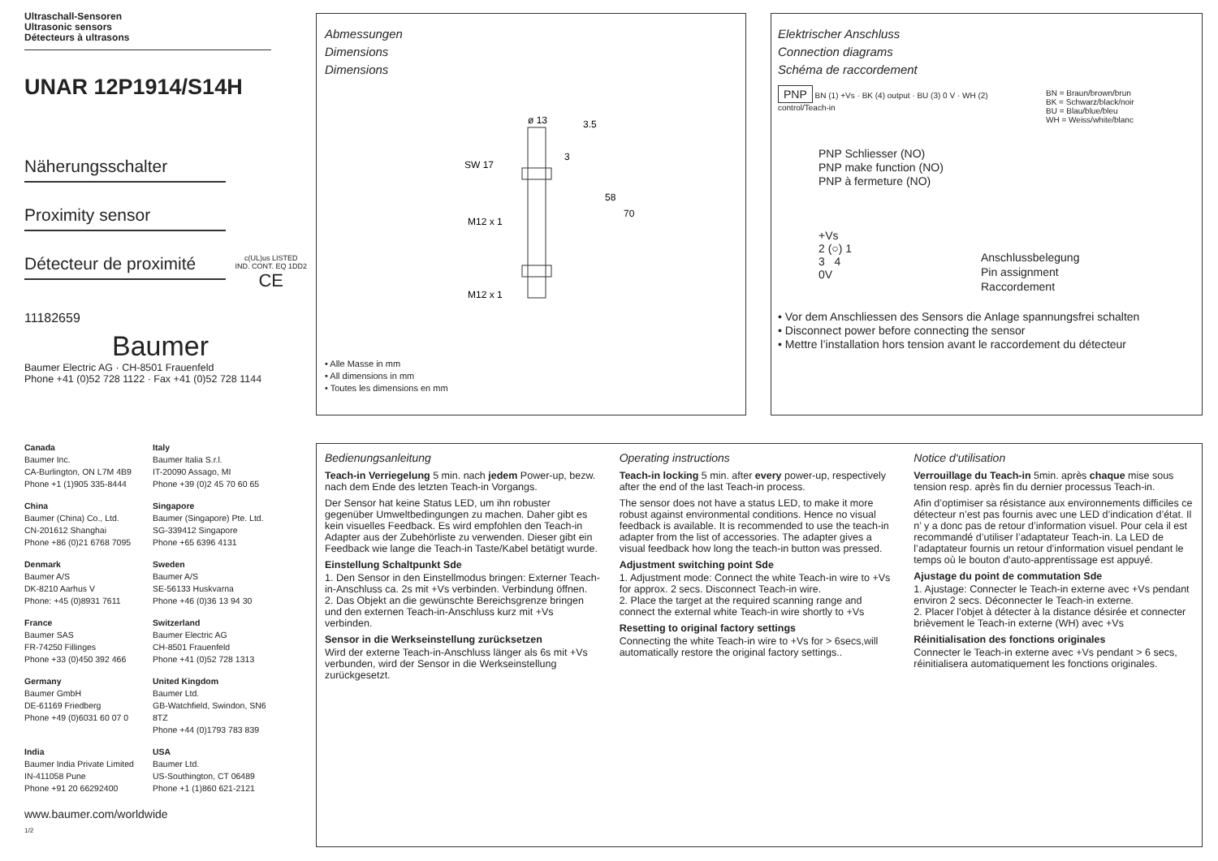Ultraschall-Sensoren
Ultrasonic sensors
Détecteurs à ultrasons
UNAR 12P1914/S14H
Näherungsschalter
Proximity sensor
Détecteur de proximité c(UL)us LISTED
IND. CONT. EQ 1DD2
CE
11182659
Baumer
Baumer Electric AG · CH-8501 Frauenfeld
Phone +41 (0)52 728 1122 · Fax +41 (0)52 728 1144
Canada
Baumer Inc.
CA-Burlington, ON L7M 4B9
Phone +1 (1)905 335-8444
Italy
Baumer Italia S.r.l.
IT-20090 Assago, MI
Phone +39 (0)2 45 70 60 65
China
Baumer (China) Co., Ltd.
CN-201612 Shanghai
Phone +86 (0)21 6768 7095
Singapore
Baumer (Singapore) Pte. Ltd.
SG-339412 Singapore
Phone +65 6396 4131
Denmark
Baumer A/S
DK-8210 Aarhus V
Phone: +45 (0)8931 7611
Sweden
Baumer A/S
SE-56133 Huskvarna
Phone +46 (0)36 13 94 30
France
Baumer SAS
FR-74250 Fillinges
Phone +33 (0)450 392 466
Switzerland
Baumer Electric AG
CH-8501 Frauenfeld
Phone +41 (0)52 728 1313
Germany
Baumer GmbH
DE-61169 Friedberg
Phone +49 (0)6031 60 07 0
United Kingdom
Baumer Ltd.
GB-Watchfield, Swindon, SN6 8TZ
Phone +44 (0)1793 783 839
India
Baumer India Private Limited
IN-411058 Pune
Phone +91 20 66292400
USA
Baumer Ltd.
US-Southington, CT 06489
Phone +1 (1)860 621-2121
www.baumer.com/worldwide
1/2
Abmessungen
Dimensions
Dimensions
SW 17
M12 x 1
M12 x 1
ø 13
58
70
3.5
3
• Alle Masse in mm
• All dimensions in mm
• Toutes les dimensions en mm
Elektrischer Anschluss
Connection diagrams
Schéma de raccordement
PNP BN (1) +Vs · BK (4) output · BU (3) 0 V · WH (2) control/Teach-in
BN = Braun/brown/brun
BK = Schwarz/black/noir
BU = Blau/blue/bleu
WH = Weiss/white/blanc
PNP Schliesser (NO)
PNP make function (NO)
PNP à fermeture (NO)
+Vs
2 (○) 1
3 4
0V
Anschlussbelegung
Pin assignment
Raccordement
• Vor dem Anschliessen des Sensors die Anlage spannungsfrei schalten
• Disconnect power before connecting the sensor
• Mettre l’installation hors tension avant le raccordement du détecteur
Bedienungsanleitung
Teach-in Verriegelung 5 min. nach jedem Power-up, bezw. nach dem Ende des letzten Teach-in Vorgangs.
Der Sensor hat keine Status LED, um ihn robuster gegenüber Umweltbedingungen zu machen. Daher gibt es kein visuelles Feedback. Es wird empfohlen den Teach-in Adapter aus der Zubehörliste zu verwenden. Dieser gibt ein Feedback wie lange die Teach-in Taste/Kabel betätigt wurde.
Einstellung Schaltpunkt Sde
1. Den Sensor in den Einstellmodus bringen: Externer Teach-in-Anschluss ca. 2s mit +Vs verbinden. Verbindung öffnen.
2. Das Objekt an die gewünschte Bereichsgrenze bringen und den externen Teach-in-Anschluss kurz mit +Vs verbinden.
Sensor in die Werkseinstellung zurücksetzen
Wird der externe Teach-in-Anschluss länger als 6s mit +Vs verbunden, wird der Sensor in die Werkseinstellung zurückgesetzt.
Operating instructions
Teach-in locking 5 min. after every power-up, respectively after the end of the last Teach-in process.
The sensor does not have a status LED, to make it more robust against environmental conditions. Hence no visual feedback is available. It is recommended to use the teach-in adapter from the list of accessories. The adapter gives a visual feedback how long the teach-in button was pressed.
Adjustment switching point Sde
1. Adjustment mode: Connect the white Teach-in wire to +Vs for approx. 2 secs. Disconnect Teach-in wire.
2. Place the target at the required scanning range and connect the external white Teach-in wire shortly to +Vs
Resetting to original factory settings
Connecting the white Teach-in wire to +Vs for > 6secs,will automatically restore the original factory settings..
Notice d‘utilisation
Verrouillage du Teach-in 5min. après chaque mise sous tension resp. après fin du dernier processus Teach-in.
Afin d’optimiser sa résistance aux environnements difficiles ce détecteur n’est pas fournis avec une LED d’indication d’état. Il n’ y a donc pas de retour d’information visuel. Pour cela il est recommandé d’utiliser l’adaptateur Teach-in. La LED de l’adaptateur fournis un retour d’information visuel pendant le temps où le bouton d’auto-apprentissage est appuyé.
Ajustage du point de commutation Sde
1. Ajustage: Connecter le Teach-in externe avec +Vs pendant environ 2 secs. Déconnecter le Teach-in externe.
2. Placer l’objet à détecter à la distance désirée et connecter brièvement le Teach-in externe (WH) avec +Vs
Réinitialisation des fonctions originales
Connecter le Teach-in externe avec +Vs pendant > 6 secs, réinitialisera automatiquement les fonctions originales.